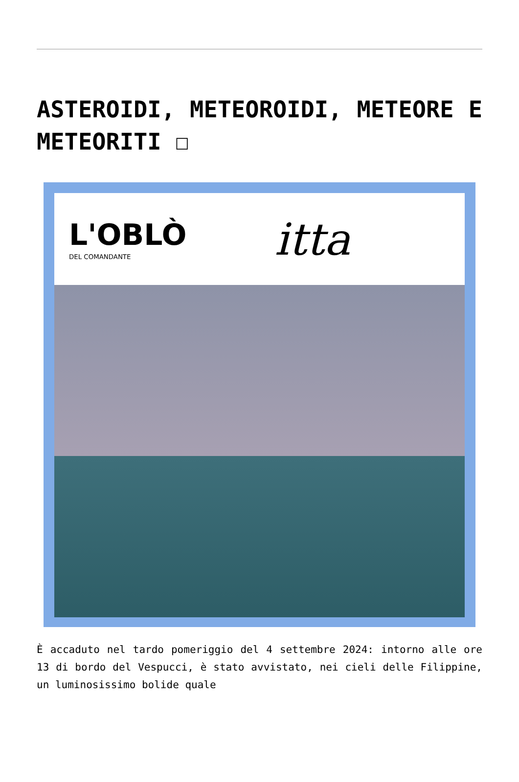ASTEROIDI, METEOROIDI, METEORE E METEORITI ☐
L'OBLÒ
DEL COMANDANTE
itta
È accaduto nel tardo pomeriggio del 4 settembre 2024: intorno alle ore 13 di bordo del Vespucci, è stato avvistato, nei cieli delle Filippine, un luminosissimo bolide quale